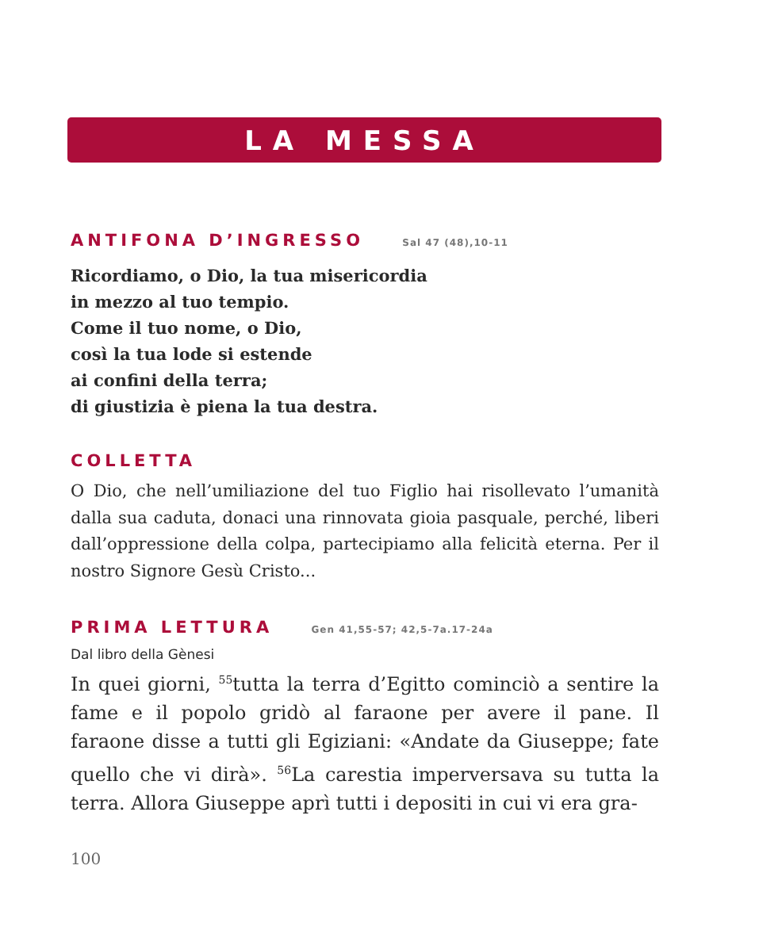LA MESSA
ANTIFONA D’INGRESSO Sal 47 (48),10-11
Ricordiamo, o Dio, la tua misericordia
in mezzo al tuo tempio.
Come il tuo nome, o Dio,
così la tua lode si estende
ai confini della terra;
di giustizia è piena la tua destra.
COLLETTA
O Dio, che nell’umiliazione del tuo Figlio hai risollevato l’umanità dalla sua caduta, donaci una rinnovata gioia pasquale, perché, liberi dall’oppressione della colpa, partecipiamo alla felicità eterna. Per il nostro Signore Gesù Cristo...
PRIMA LETTURA Gen 41,55-57; 42,5-7a.17-24a
Dal libro della Gènesi
In quei giorni, <sup>55</sup>tutta la terra d’Egitto cominciò a sentire la fame e il popolo gridò al faraone per avere il pane. Il faraone disse a tutti gli Egiziani: «Andate da Giuseppe; fate quello che vi dirà». <sup>56</sup>La carestia imperversava su tutta la terra. Allora Giuseppe aprì tutti i depositi in cui vi era gra-
100